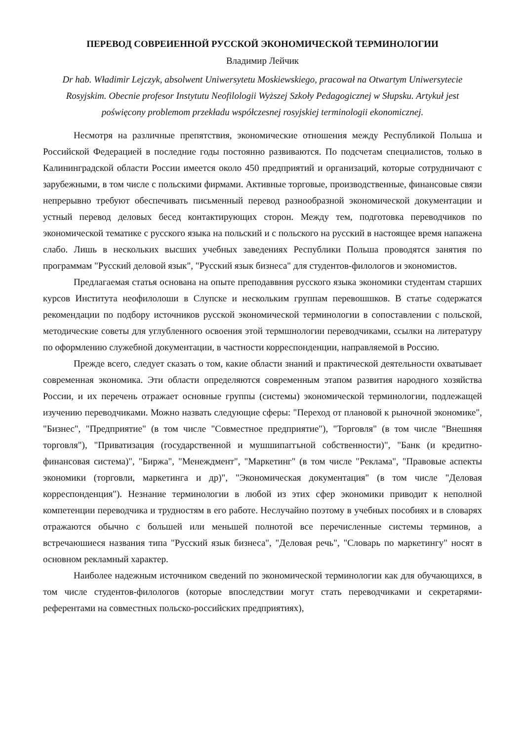ПЕРЕВОД СОВРЕИЕННОЙ РУССКОЙ ЭКОНОМИЧЕСКОЙ ТЕРМИНОЛОГИИ
Владимир Лейчик
Dr hab. Władimir Lejczyk, absolwent Uniwersytetu Moskiewskiego, pracował na Otwartym Uniwersytecie Rosyjskim. Obecnie profesor Instytutu Neofilologii Wyższej Szkoły Pedagogicznej w Słupsku. Artykuł jest poświęcony problemom przekładu współczesnej rosyjskiej terminologii ekonomicznej.
Несмотря на различные препятствия, экономические отношения между Республикой Польша и Российской Федерацией в последние годы постоянно развиваются. По подсчетам специалистов, только в Калининградской области России имеется около 450 предприятий и организаций, которые сотрудничают с зарубежными, в том числе с польскими фирмами. Активные торговые, производственные, финансовые связи непрерывно требуют обеспечивать письменный перевод разнообразной экономической документации и устный перевод деловых бесед контактирующих сторон. Между тем, подготовка переводчиков по экономической тематике с русского языка на польский и с польского на русский в настоящее время напажена слабо. Лишь в нескольких высших учебных заведениях Республики Польша проводятся занятия по программам "Русский деловой язык", "Русский язык бизнеса" для студентов-филологов и экономистов.
Предлагаемая статья основана на опыте преподаввния русского языка экономики студентам старших курсов Института неофилолоши в Слупске и нескольким группам перевошшков. В статье содержатся рекомендации по подбору источников русской экономической терминологии в сопоставлении с польской, методические советы для углубленного освоения этой термшнологии переводчиками, ссылки на литературу по оформлению служебной документации, в частности корреспонденции, направляемой в Россию.
Прежде всего, следует сказать о том, какие области знаний и практической деятельности охватывает современная экономика. Эти области определяются современным этапом развития народного хозяйства России, и их перечень отражает основные группы (системы) экономической терминологии, подлежащей изучению переводчиками. Можно назвать следующие сферы: "Переход от плановой к рыночной экономике", "Бизнес", "Предприятие" (в том числе "Совместное предприятие"), "Торговля" (в том числе "Внешняя торговля"), "Приватизация (государственной и мушшипаггьной собственности)", "Банк (и кредитно-финансовая система)", "Биржа", "Менеждмент", "Маркетинг" (в том числе "Реклама", "Правовые аспекты экономики (торговли, маркетинга и др)", "Экономическая документация" (в том числе "Деловая корреспонденция"). Незнание терминологии в любой из этих сфер экономики приводит к неполной компетенции переводчика и трудностям в его работе. Неслучайно поэтому в учебных пособиях и в словарях отражаются обычно с большей или меньшей полнотой все перечисленные системы терминов, а встречаюшиеся названия типа "Русский язык бизнеса", "Деловая речь", "Словарь по маркетингу" носят в основном рекламный характер.
Наиболее надежным источником сведений по экономической терминологии как для обучающихся, в том числе студентов-филологов (которые впоследствии могут стать переводчиками и секретарями-референтами на совместных польско-российских предприятиях),